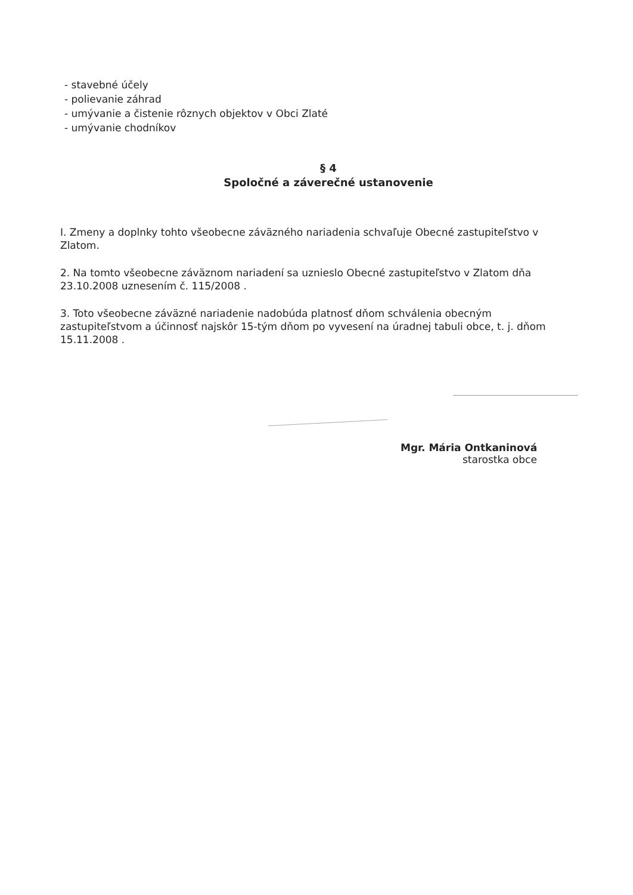- stavebné účely
- polievanie záhrad
- umývanie a čistenie rôznych objektov v Obci Zlaté
- umývanie chodníkov
§ 4
Spoločné a záverečné ustanovenie
I. Zmeny a doplnky tohto všeobecne záväzného nariadenia schvaľuje Obecné zastupiteľstvo v Zlatom.
2. Na tomto všeobecne záväznom nariadení sa uznieslo Obecné zastupiteľstvo v Zlatom dňa 23.10.2008 uznesením č. 115/2008 .
3. Toto všeobecne záväzné nariadenie nadobúda platnosť dňom schválenia obecným zastupiteľstvom a účinnosť najskôr 15-tým dňom po vyvesení na úradnej tabuli obce, t. j. dňom 15.11.2008 .
Mgr. Mária Ontkaninová
starostka obce